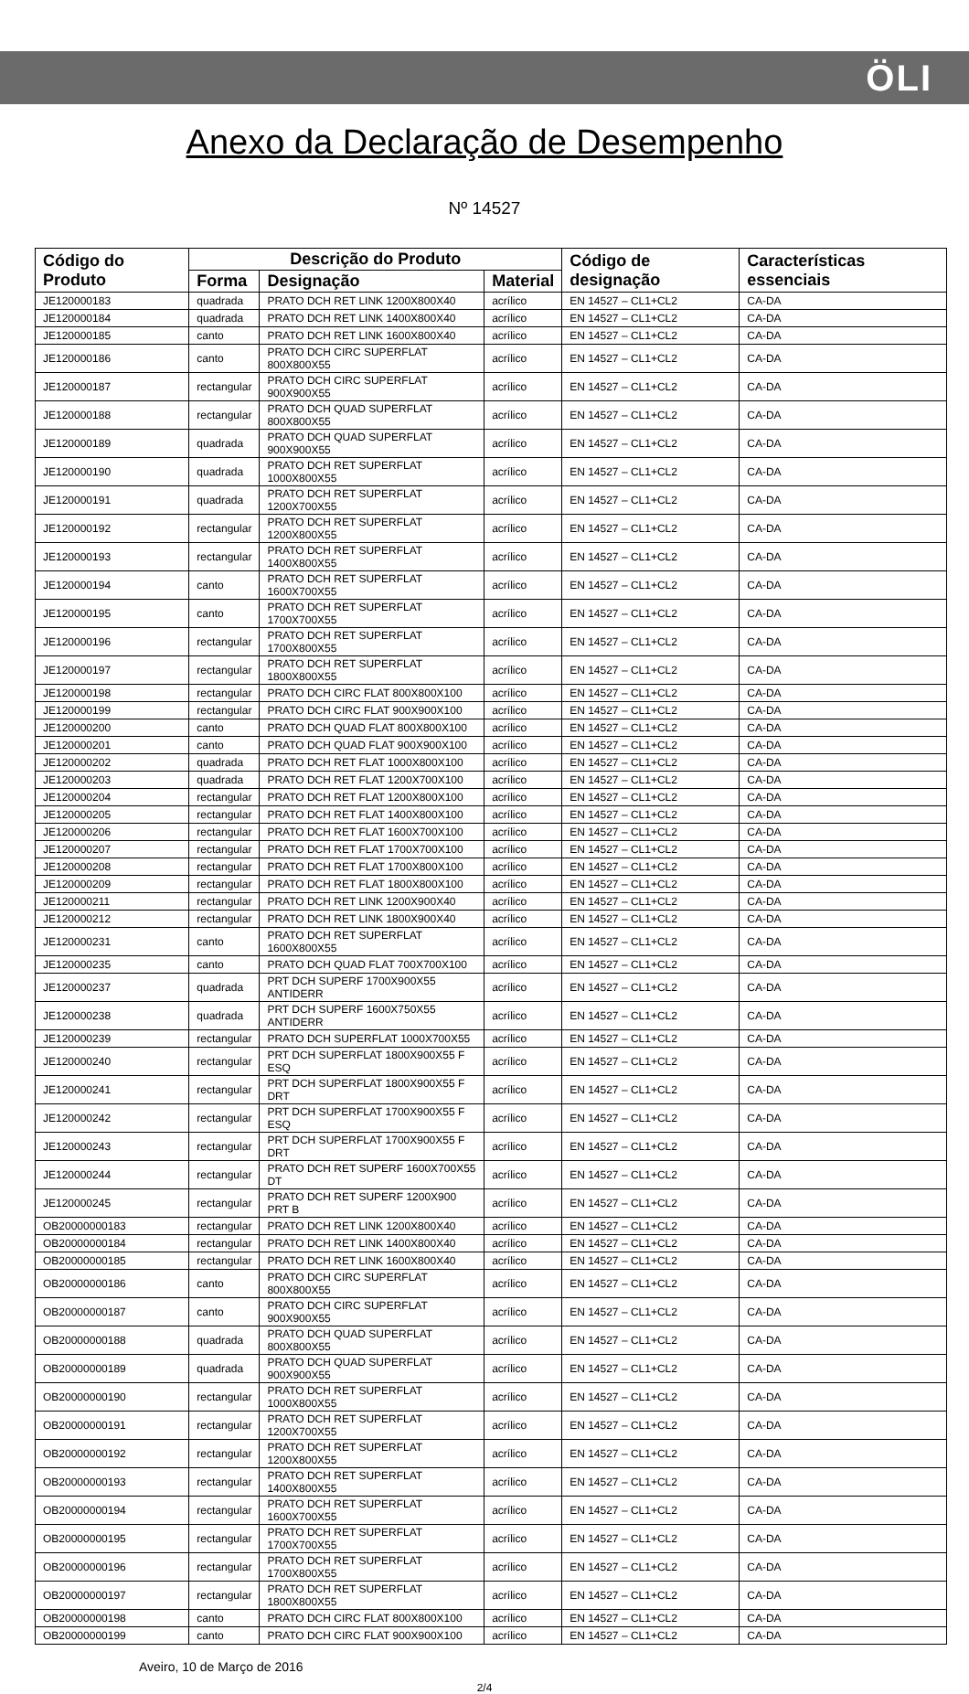ÖLI
Anexo da Declaração de Desempenho
Nº 14527
| Código do Produto | Descrição do Produto | | | Código de designação | Características essenciais |
| --- | --- | --- | --- | --- | --- |
| | Forma | Designação | Material | | |
| JE120000183 | quadrada | PRATO DCH RET LINK 1200X800X40 | acrílico | EN 14527 – CL1+CL2 | CA-DA |
| JE120000184 | quadrada | PRATO DCH RET LINK 1400X800X40 | acrílico | EN 14527 – CL1+CL2 | CA-DA |
| JE120000185 | canto | PRATO DCH RET LINK 1600X800X40 | acrílico | EN 14527 – CL1+CL2 | CA-DA |
| JE120000186 | canto | PRATO DCH CIRC SUPERFLAT 800X800X55 | acrílico | EN 14527 – CL1+CL2 | CA-DA |
| JE120000187 | rectangular | PRATO DCH CIRC SUPERFLAT 900X900X55 | acrílico | EN 14527 – CL1+CL2 | CA-DA |
| JE120000188 | rectangular | PRATO DCH QUAD SUPERFLAT 800X800X55 | acrílico | EN 14527 – CL1+CL2 | CA-DA |
| JE120000189 | quadrada | PRATO DCH QUAD SUPERFLAT 900X900X55 | acrílico | EN 14527 – CL1+CL2 | CA-DA |
| JE120000190 | quadrada | PRATO DCH RET SUPERFLAT 1000X800X55 | acrílico | EN 14527 – CL1+CL2 | CA-DA |
| JE120000191 | quadrada | PRATO DCH RET SUPERFLAT 1200X700X55 | acrílico | EN 14527 – CL1+CL2 | CA-DA |
| JE120000192 | rectangular | PRATO DCH RET SUPERFLAT 1200X800X55 | acrílico | EN 14527 – CL1+CL2 | CA-DA |
| JE120000193 | rectangular | PRATO DCH RET SUPERFLAT 1400X800X55 | acrílico | EN 14527 – CL1+CL2 | CA-DA |
| JE120000194 | canto | PRATO DCH RET SUPERFLAT 1600X700X55 | acrílico | EN 14527 – CL1+CL2 | CA-DA |
| JE120000195 | canto | PRATO DCH RET SUPERFLAT 1700X700X55 | acrílico | EN 14527 – CL1+CL2 | CA-DA |
| JE120000196 | rectangular | PRATO DCH RET SUPERFLAT 1700X800X55 | acrílico | EN 14527 – CL1+CL2 | CA-DA |
| JE120000197 | rectangular | PRATO DCH RET SUPERFLAT 1800X800X55 | acrílico | EN 14527 – CL1+CL2 | CA-DA |
| JE120000198 | rectangular | PRATO DCH CIRC FLAT 800X800X100 | acrílico | EN 14527 – CL1+CL2 | CA-DA |
| JE120000199 | rectangular | PRATO DCH CIRC FLAT 900X900X100 | acrílico | EN 14527 – CL1+CL2 | CA-DA |
| JE120000200 | canto | PRATO DCH QUAD FLAT 800X800X100 | acrílico | EN 14527 – CL1+CL2 | CA-DA |
| JE120000201 | canto | PRATO DCH QUAD FLAT 900X900X100 | acrílico | EN 14527 – CL1+CL2 | CA-DA |
| JE120000202 | quadrada | PRATO DCH RET FLAT 1000X800X100 | acrílico | EN 14527 – CL1+CL2 | CA-DA |
| JE120000203 | quadrada | PRATO DCH RET FLAT 1200X700X100 | acrílico | EN 14527 – CL1+CL2 | CA-DA |
| JE120000204 | rectangular | PRATO DCH RET FLAT 1200X800X100 | acrílico | EN 14527 – CL1+CL2 | CA-DA |
| JE120000205 | rectangular | PRATO DCH RET FLAT 1400X800X100 | acrílico | EN 14527 – CL1+CL2 | CA-DA |
| JE120000206 | rectangular | PRATO DCH RET FLAT 1600X700X100 | acrílico | EN 14527 – CL1+CL2 | CA-DA |
| JE120000207 | rectangular | PRATO DCH RET FLAT 1700X700X100 | acrílico | EN 14527 – CL1+CL2 | CA-DA |
| JE120000208 | rectangular | PRATO DCH RET FLAT 1700X800X100 | acrílico | EN 14527 – CL1+CL2 | CA-DA |
| JE120000209 | rectangular | PRATO DCH RET FLAT 1800X800X100 | acrílico | EN 14527 – CL1+CL2 | CA-DA |
| JE120000211 | rectangular | PRATO DCH RET LINK 1200X900X40 | acrílico | EN 14527 – CL1+CL2 | CA-DA |
| JE120000212 | rectangular | PRATO DCH RET LINK 1800X900X40 | acrílico | EN 14527 – CL1+CL2 | CA-DA |
| JE120000231 | canto | PRATO DCH RET SUPERFLAT 1600X800X55 | acrílico | EN 14527 – CL1+CL2 | CA-DA |
| JE120000235 | canto | PRATO DCH QUAD FLAT 700X700X100 | acrílico | EN 14527 – CL1+CL2 | CA-DA |
| JE120000237 | quadrada | PRT DCH SUPERF 1700X900X55 ANTIDERR | acrílico | EN 14527 – CL1+CL2 | CA-DA |
| JE120000238 | quadrada | PRT DCH SUPERF 1600X750X55 ANTIDERR | acrílico | EN 14527 – CL1+CL2 | CA-DA |
| JE120000239 | rectangular | PRATO DCH SUPERFLAT 1000X700X55 | acrílico | EN 14527 – CL1+CL2 | CA-DA |
| JE120000240 | rectangular | PRT DCH SUPERFLAT 1800X900X55 F ESQ | acrílico | EN 14527 – CL1+CL2 | CA-DA |
| JE120000241 | rectangular | PRT DCH SUPERFLAT 1800X900X55 F DRT | acrílico | EN 14527 – CL1+CL2 | CA-DA |
| JE120000242 | rectangular | PRT DCH SUPERFLAT 1700X900X55 F ESQ | acrílico | EN 14527 – CL1+CL2 | CA-DA |
| JE120000243 | rectangular | PRT DCH SUPERFLAT 1700X900X55 F DRT | acrílico | EN 14527 – CL1+CL2 | CA-DA |
| JE120000244 | rectangular | PRATO DCH RET SUPERF 1600X700X55 DT | acrílico | EN 14527 – CL1+CL2 | CA-DA |
| JE120000245 | rectangular | PRATO DCH RET SUPERF 1200X900 PRT B | acrílico | EN 14527 – CL1+CL2 | CA-DA |
| OB20000000183 | rectangular | PRATO DCH RET LINK 1200X800X40 | acrílico | EN 14527 – CL1+CL2 | CA-DA |
| OB20000000184 | rectangular | PRATO DCH RET LINK 1400X800X40 | acrílico | EN 14527 – CL1+CL2 | CA-DA |
| OB20000000185 | rectangular | PRATO DCH RET LINK 1600X800X40 | acrílico | EN 14527 – CL1+CL2 | CA-DA |
| OB20000000186 | canto | PRATO DCH CIRC SUPERFLAT 800X800X55 | acrílico | EN 14527 – CL1+CL2 | CA-DA |
| OB20000000187 | canto | PRATO DCH CIRC SUPERFLAT 900X900X55 | acrílico | EN 14527 – CL1+CL2 | CA-DA |
| OB20000000188 | quadrada | PRATO DCH QUAD SUPERFLAT 800X800X55 | acrílico | EN 14527 – CL1+CL2 | CA-DA |
| OB20000000189 | quadrada | PRATO DCH QUAD SUPERFLAT 900X900X55 | acrílico | EN 14527 – CL1+CL2 | CA-DA |
| OB20000000190 | rectangular | PRATO DCH RET SUPERFLAT 1000X800X55 | acrílico | EN 14527 – CL1+CL2 | CA-DA |
| OB20000000191 | rectangular | PRATO DCH RET SUPERFLAT 1200X700X55 | acrílico | EN 14527 – CL1+CL2 | CA-DA |
| OB20000000192 | rectangular | PRATO DCH RET SUPERFLAT 1200X800X55 | acrílico | EN 14527 – CL1+CL2 | CA-DA |
| OB20000000193 | rectangular | PRATO DCH RET SUPERFLAT 1400X800X55 | acrílico | EN 14527 – CL1+CL2 | CA-DA |
| OB20000000194 | rectangular | PRATO DCH RET SUPERFLAT 1600X700X55 | acrílico | EN 14527 – CL1+CL2 | CA-DA |
| OB20000000195 | rectangular | PRATO DCH RET SUPERFLAT 1700X700X55 | acrílico | EN 14527 – CL1+CL2 | CA-DA |
| OB20000000196 | rectangular | PRATO DCH RET SUPERFLAT 1700X800X55 | acrílico | EN 14527 – CL1+CL2 | CA-DA |
| OB20000000197 | rectangular | PRATO DCH RET SUPERFLAT 1800X800X55 | acrílico | EN 14527 – CL1+CL2 | CA-DA |
| OB20000000198 | canto | PRATO DCH CIRC FLAT 800X800X100 | acrílico | EN 14527 – CL1+CL2 | CA-DA |
| OB20000000199 | canto | PRATO DCH CIRC FLAT 900X900X100 | acrílico | EN 14527 – CL1+CL2 | CA-DA |
Aveiro, 10 de Março de 2016
2/4